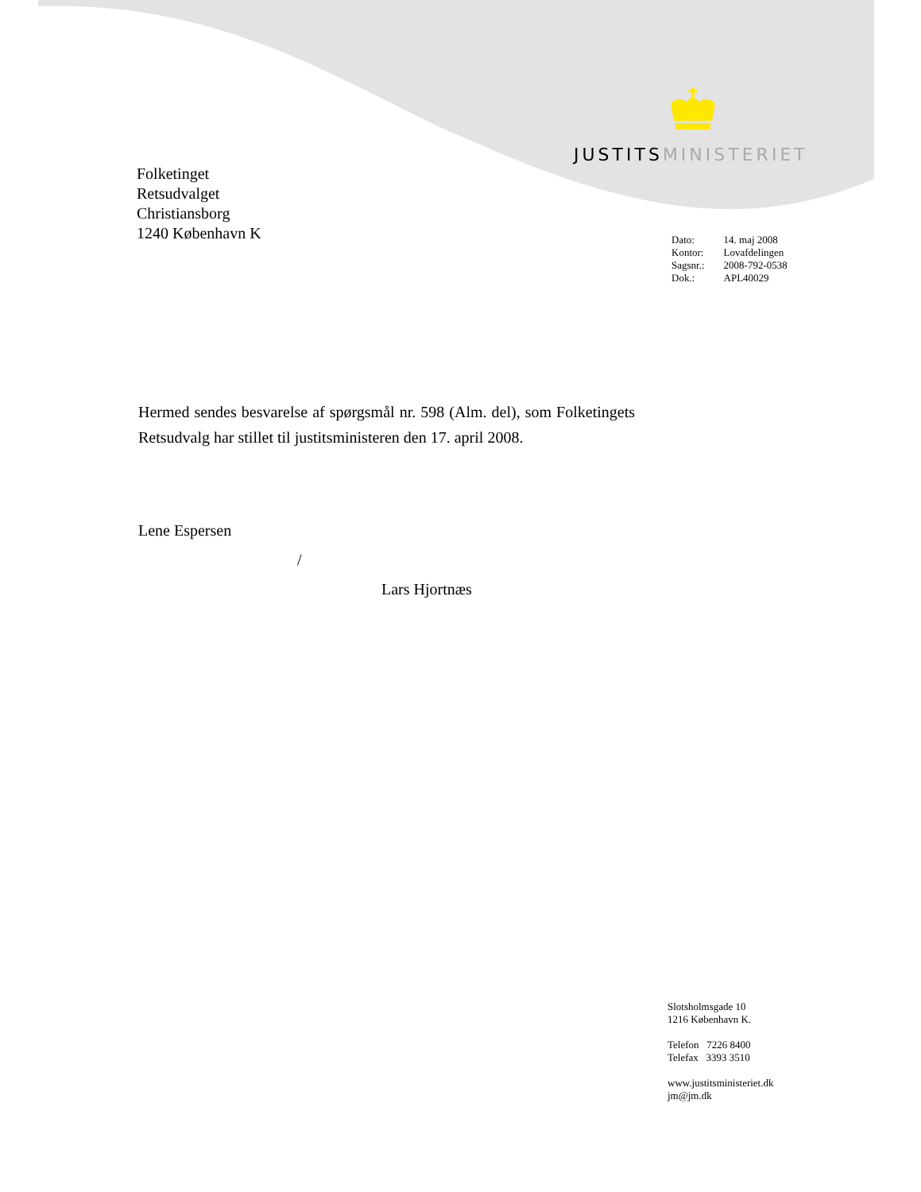JUSTITS MINISTERIET
Folketinget
Retsudvalget
Christiansborg
1240 København K
| Dato: | 14. maj 2008 |
| Kontor: | Lovafdelingen |
| Sagsnr.: | 2008-792-0538 |
| Dok.: | APL40029 |
Hermed sendes besvarelse af spørgsmål nr. 598 (Alm. del), som Folketingets Retsudvalg har stillet til justitsministeren den 17. april 2008.
Lene Espersen
/
Lars Hjortnæs
Slotsholmsgade 10
1216 København K.
Telefon 7226 8400
Telefax 3393 3510
www.justitsministeriet.dk
jm@jm.dk